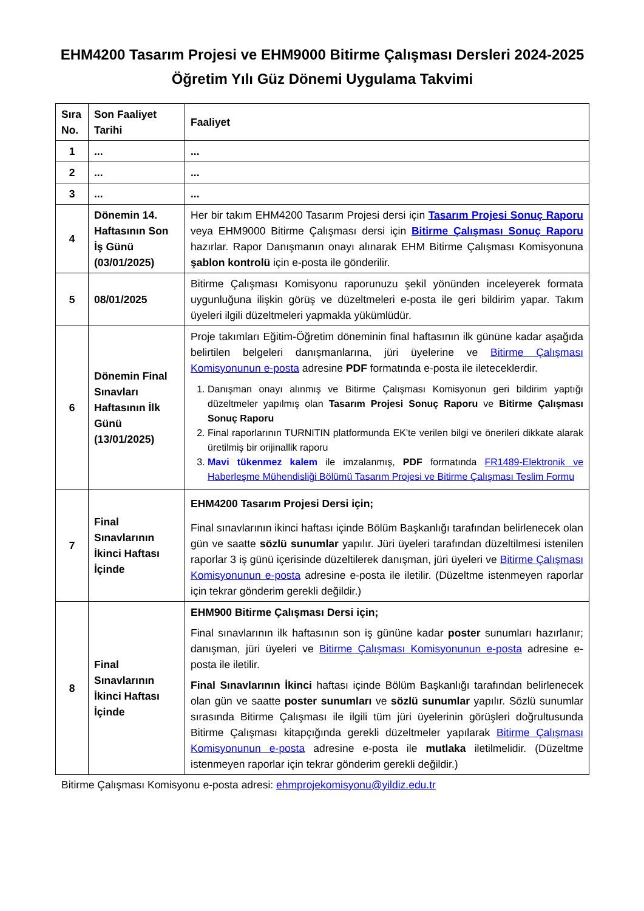EHM4200 Tasarım Projesi ve EHM9000 Bitirme Çalışması Dersleri 2024-2025 Öğretim Yılı Güz Dönemi Uygulama Takvimi
| Sıra No. | Son Faaliyet Tarihi | Faaliyet |
| --- | --- | --- |
| 1 | ... | ... |
| 2 | ... | ... |
| 3 | ... | ... |
| 4 | Dönemin 14. Haftasının Son İş Günü (03/01/2025) | Her bir takım EHM4200 Tasarım Projesi dersi için Tasarım Projesi Sonuç Raporu veya EHM9000 Bitirme Çalışması dersi için Bitirme Çalışması Sonuç Raporu hazırlar. Rapor Danışmanın onayı alınarak EHM Bitirme Çalışması Komisyonuna şablon kontrolü için e-posta ile gönderilir. |
| 5 | 08/01/2025 | Bitirme Çalışması Komisyonu raporunuzu şekil yönünden inceleyerek formata uygunluğuna ilişkin görüş ve düzeltmeleri e-posta ile geri bildirim yapar. Takım üyeleri ilgili düzeltmeleri yapmakla yükümlüdür. |
| 6 | Dönemin Final Sınavları Haftasının İlk Günü (13/01/2025) | Proje takımları Eğitim-Öğretim döneminin final haftasının ilk gününe kadar aşağıda belirtilen belgeleri danışmanlarına, jüri üyelerine ve Bitirme Çalışması Komisyonunun e-posta adresine PDF formatında e-posta ile ileteceklerdir. 1. Danışman onayı alınmış ve Bitirme Çalışması Komisyonun geri bildirim yaptığı düzeltmeler yapılmış olan Tasarım Projesi Sonuç Raporu ve Bitirme Çalışması Sonuç Raporu 2. Final raporlarının TURNITIN platformunda EK'te verilen bilgi ve önerileri dikkate alarak üretilmiş bir orijinallik raporu 3. Mavi tükenmez kalem ile imzalanmış, PDF formatında FR1489-Elektronik ve Haberleşme Mühendisliği Bölümü Tasarım Projesi ve Bitirme Çalışması Teslim Formu |
| 7 | Final Sınavlarının İkinci Haftası İçinde | EHM4200 Tasarım Projesi Dersi için; Final sınavlarının ikinci haftası içinde Bölüm Başkanlığı tarafından belirlenecek olan gün ve saatte sözlü sunumlar yapılır. Jüri üyeleri tarafından düzeltilmesi istenilen raporlar 3 iş günü içerisinde düzeltilerek danışman, jüri üyeleri ve Bitirme Çalışması Komisyonunun e-posta adresine e-posta ile iletilir. (Düzeltme istenmeyen raporlar için tekrar gönderim gerekli değildir.) |
| 8 | Final Sınavlarının İkinci Haftası İçinde | EHM900 Bitirme Çalışması Dersi için; Final sınavlarının ilk haftasının son iş gününe kadar poster sunumları hazırlanır; danışman, jüri üyeleri ve Bitirme Çalışması Komisyonunun e-posta adresine e-posta ile iletilir. Final Sınavlarının İkinci haftası içinde Bölüm Başkanlığı tarafından belirlenecek olan gün ve saatte poster sunumları ve sözlü sunumlar yapılır. Sözlü sunumlar sırasında Bitirme Çalışması ile ilgili tüm jüri üyelerinin görüşleri doğrultusunda Bitirme Çalışması kitapçığında gerekli düzeltmeler yapılarak Bitirme Çalışması Komisyonunun e-posta adresine e-posta ile mutlaka iletilmelidir. (Düzeltme istenmeyen raporlar için tekrar gönderim gerekli değildir.) |
Bitirme Çalışması Komisyonu e-posta adresi: ehmprojekomisyonu@yildiz.edu.tr